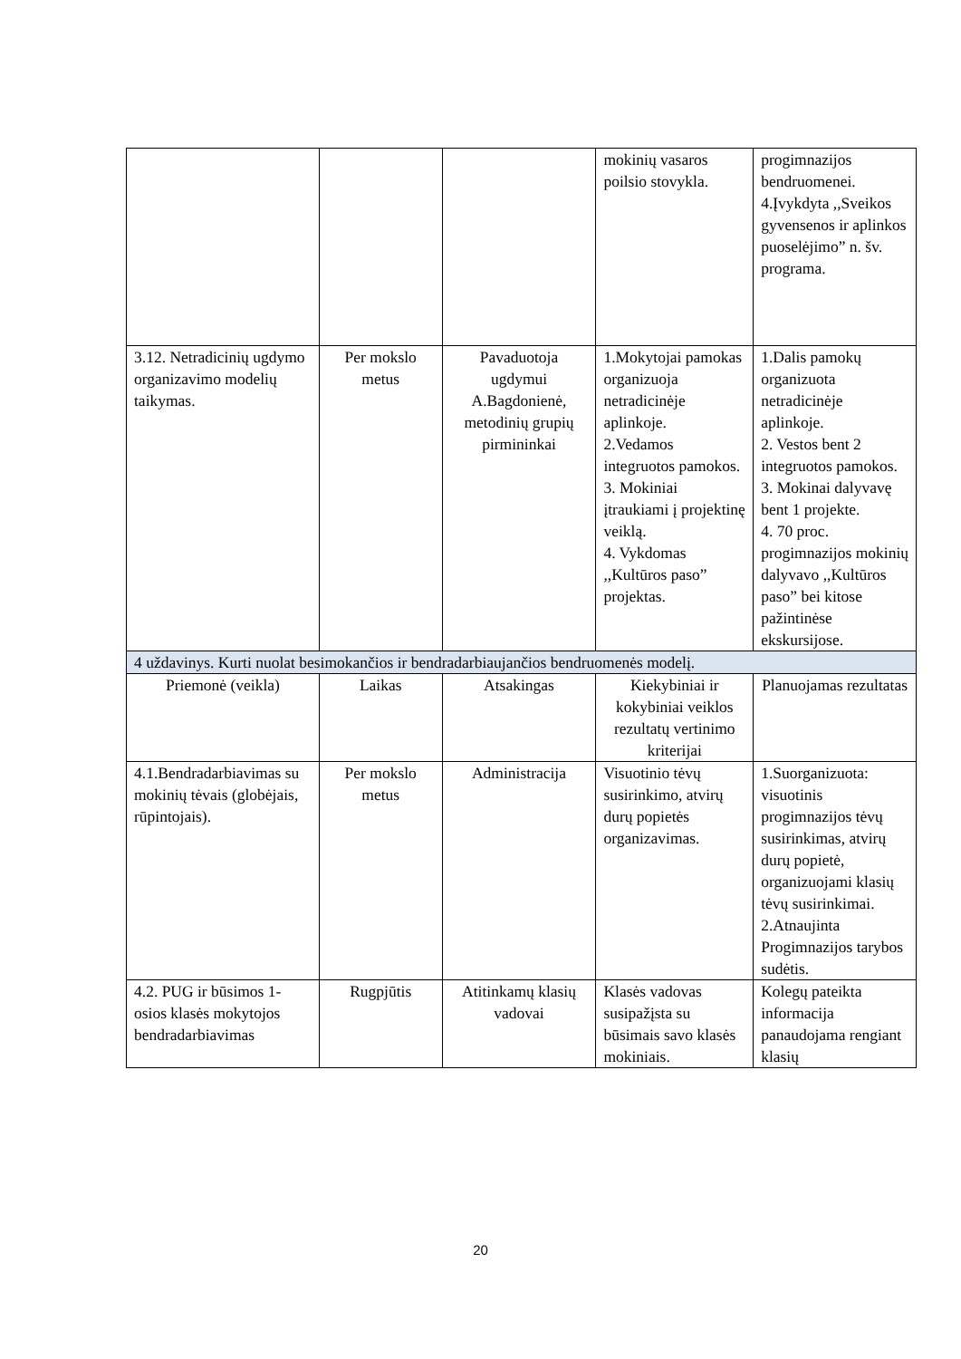| | | | mokinių vasaros poilsio stovykla. | progimnazijos bendruomenei. 4.Įvykdyta ,,Sveikos gyvensenos ir aplinkos puoselėjimo” n. šv. programa. |
| 3.12. Netradicinių ugdymo organizavimo modelių taikymas. | Per mokslo metus | Pavaduotoja ugdymui A.Bagdonienė, metodinių grupių pirmininkai | 1.Mokytojai pamokas organizuoja netradicinėje aplinkoje. 2.Vedamos integruotos pamokos. 3. Mokiniai įtraukiami į projektinę veiklą. 4. Vykdomas ,,Kultūros paso” projektas. | 1.Dalis pamokų organizuota netradicinėje aplinkoje. 2. Vestos bent 2 integruotos pamokos. 3. Mokinai dalyvavę bent 1 projekte. 4. 70 proc. progimnazijos mokinių dalyvavo ,,Kultūros paso” bei kitose pažintinėse ekskursijose. |
| 4 uždavinys. Kurti nuolat besimokančios ir bendradarbiaujančios bendruomenės modelį. | | | | |
| Priemonė (veikla) | Laikas | Atsakingas | Kiekybiniai ir kokybiniai veiklos rezultatų vertinimo kriterijai | Planuojamas rezultatas |
| 4.1.Bendradarbiavimas su mokinių tėvais (globėjais, rūpintojais). | Per mokslo metus | Administracija | Visuotinio tėvų susirinkimo, atvirų durų popietės organizavimas. | 1.Suorganizuota: visuotinis progimnazijos tėvų susirinkimas, atvirų durų popietė, organizuojami klasių tėvų susirinkimai. 2.Atnaujinta Progimnazijos tarybos sudėtis. |
| 4.2. PUG ir būsimos 1-osios klasės mokytojos bendradarbiavimas | Rugpjūtis | Atitinkamų klasių vadovai | Klasės vadovas susipažįsta su būsimais savo klasės mokiniais. | Kolegų pateikta informacija panaudojama rengiant klasių |
20